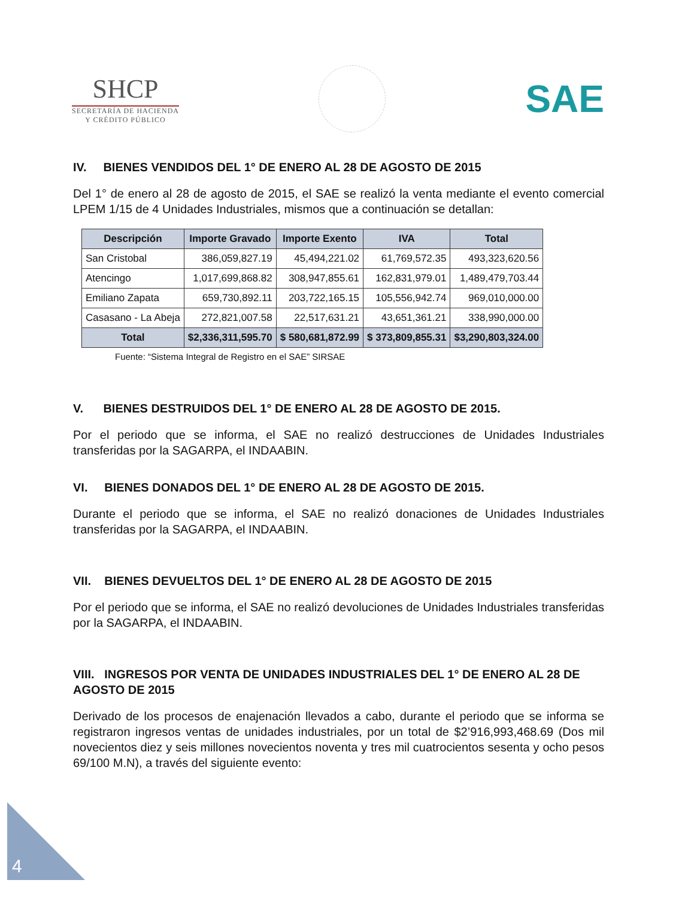SHCP
SECRETARÍA DE HACIENDA
Y CRÉDITO PÚBLICO
SAE
IV. BIENES VENDIDOS DEL 1° DE ENERO AL 28 DE AGOSTO DE 2015
Del 1° de enero al 28 de agosto de 2015, el SAE se realizó la venta mediante el evento comercial LPEM 1/15 de 4 Unidades Industriales, mismos que a continuación se detallan:
| Descripción | Importe Gravado | Importe Exento | IVA | Total |
| --- | --- | --- | --- | --- |
| San Cristobal | 386,059,827.19 | 45,494,221.02 | 61,769,572.35 | 493,323,620.56 |
| Atencingo | 1,017,699,868.82 | 308,947,855.61 | 162,831,979.01 | 1,489,479,703.44 |
| Emiliano Zapata | 659,730,892.11 | 203,722,165.15 | 105,556,942.74 | 969,010,000.00 |
| Casasano - La Abeja | 272,821,007.58 | 22,517,631.21 | 43,651,361.21 | 338,990,000.00 |
| Total | $2,336,311,595.70 | $ 580,681,872.99 | $ 373,809,855.31 | $3,290,803,324.00 |
Fuente: “Sistema Integral de Registro en el SAE” SIRSAE
V. BIENES DESTRUIDOS DEL 1° DE ENERO AL 28 DE AGOSTO DE 2015.
Por el periodo que se informa, el SAE no realizó destrucciones de Unidades Industriales transferidas por la SAGARPA, el INDAABIN.
VI. BIENES DONADOS DEL 1° DE ENERO AL 28 DE AGOSTO DE 2015.
Durante el periodo que se informa, el SAE no realizó donaciones de Unidades Industriales transferidas por la SAGARPA, el INDAABIN.
VII. BIENES DEVUELTOS DEL 1° DE ENERO AL 28 DE AGOSTO DE 2015
Por el periodo que se informa, el SAE no realizó devoluciones de Unidades Industriales transferidas por la SAGARPA, el INDAABIN.
VIII. INGRESOS POR VENTA DE UNIDADES INDUSTRIALES DEL 1° DE ENERO AL 28 DE AGOSTO DE 2015
Derivado de los procesos de enajenación llevados a cabo, durante el periodo que se informa se registraron ingresos ventas de unidades industriales, por un total de $2’916,993,468.69 (Dos mil novecientos diez y seis millones novecientos noventa y tres mil cuatrocientos sesenta y ocho pesos 69/100 M.N), a través del siguiente evento:
4